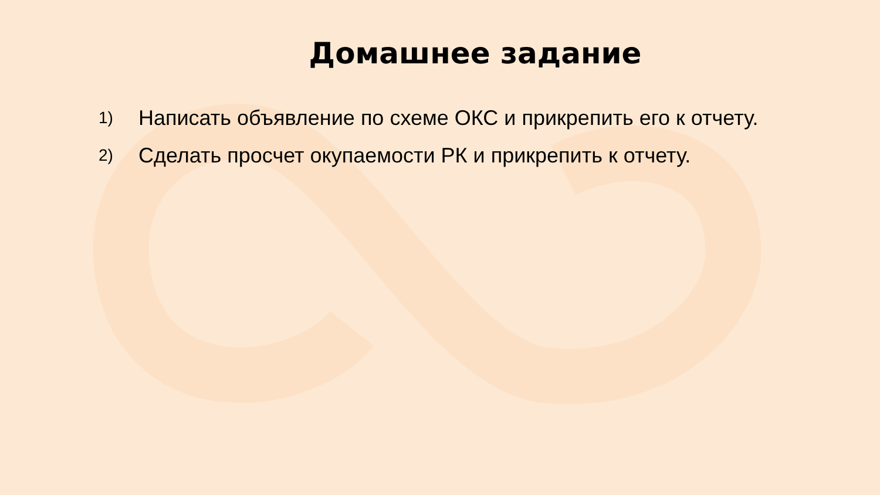Домашнее задание
1) Написать объявление по схеме ОКС и прикрепить его к отчету.
2) Сделать просчет окупаемости РК и прикрепить к отчету.